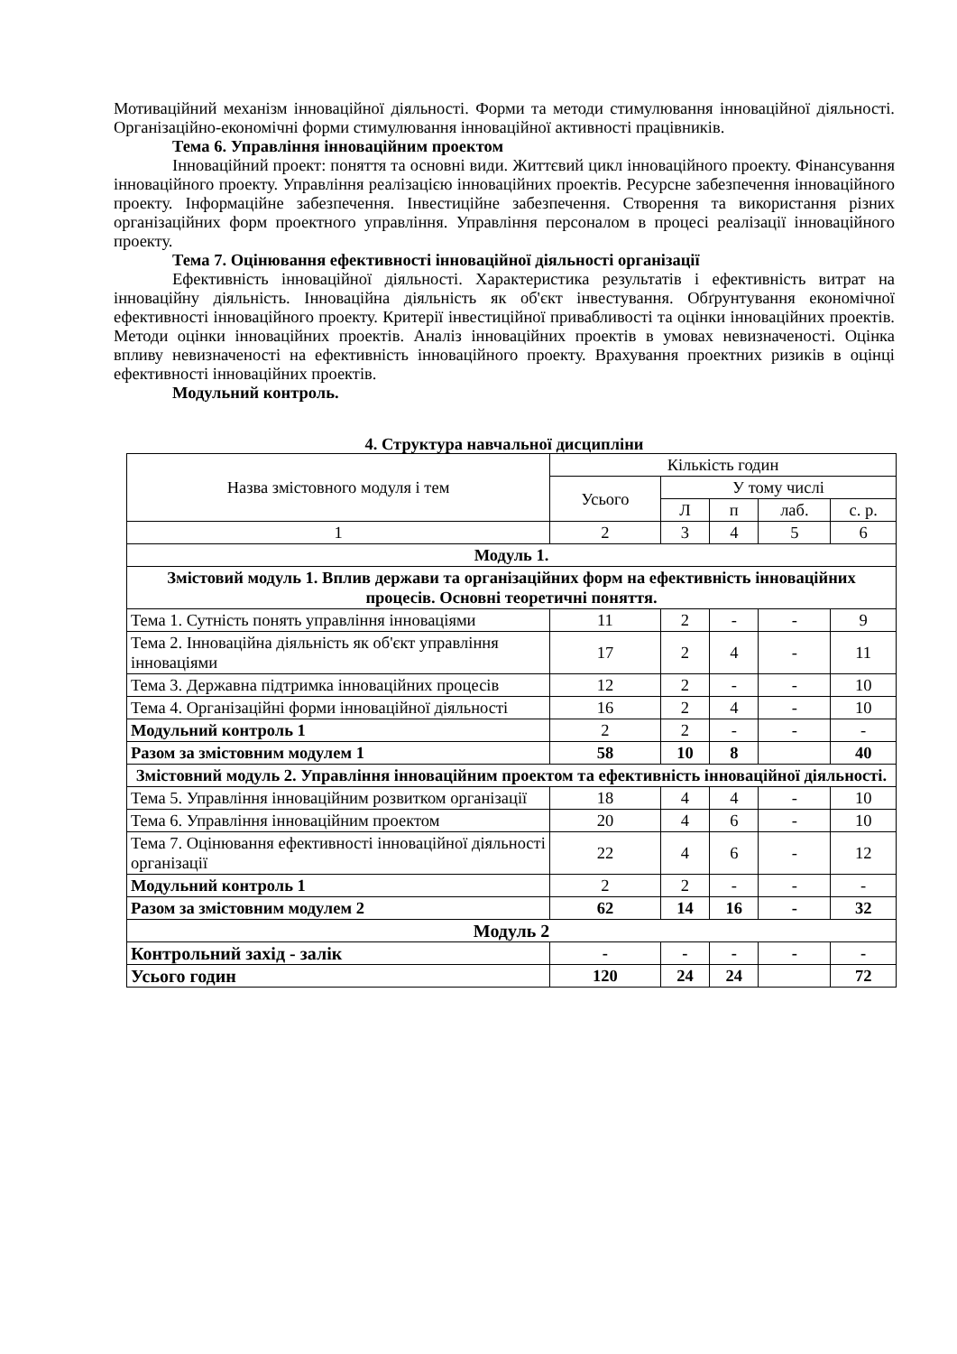Мотиваційний механізм інноваційної діяльності. Форми та методи стимулювання інноваційної діяльності. Організаційно-економічні форми стимулювання інноваційної активності працівників.
Тема 6. Управління інноваційним проектом
Інноваційний проект: поняття та основні види. Життєвий цикл інноваційного проекту. Фінансування інноваційного проекту. Управління реалізацією інноваційних проектів. Ресурсне забезпечення інноваційного проекту. Інформаційне забезпечення. Інвестиційне забезпечення. Створення та використання різних організаційних форм проектного управління. Управління персоналом в процесі реалізації інноваційного проекту.
Тема 7. Оцінювання ефективності інноваційної діяльності організації
Ефективність інноваційної діяльності. Характеристика результатів і ефективність витрат на інноваційну діяльність. Інноваційна діяльність як об'єкт інвестування. Обґрунтування економічної ефективності інноваційного проекту. Критерії інвестиційної привабливості та оцінки інноваційних проектів. Методи оцінки інноваційних проектів. Аналіз інноваційних проектів в умовах невизначеності. Оцінка впливу невизначеності на ефективність інноваційного проекту. Врахування проектних ризиків в оцінці ефективності інноваційних проектів.
Модульний контроль.
4. Структура навчальної дисципліни
| Назва змістовного модуля і тем | Кількість годин | | | | |
| --- | --- | --- | --- | --- | --- |
| | Усього | У тому числі | | | |
| | | Л | п | лаб. | с. р. |
| 1 | 2 | 3 | 4 | 5 | 6 |
| Модуль 1. | | | | | |
| Змістовий модуль 1. Вплив держави та організаційних форм на ефективність інноваційних процесів. Основні теоретичні поняття. | | | | | |
| Тема 1. Сутність понять управління інноваціями | 11 | 2 | - | - | 9 |
| Тема 2. Інноваційна діяльність як об'єкт управління інноваціями | 17 | 2 | 4 | - | 11 |
| Тема 3. Державна підтримка інноваційних процесів | 12 | 2 | - | - | 10 |
| Тема 4. Організаційні форми інноваційної діяльності | 16 | 2 | 4 | - | 10 |
| Модульний контроль 1 | 2 | 2 | - | - | - |
| Разом за змістовним модулем 1 | 58 | 10 | 8 | | 40 |
| Змістовний модуль 2. Управління інноваційним проектом та ефективність інноваційної діяльності. | | | | | |
| Тема 5. Управління інноваційним розвитком організації | 18 | 4 | 4 | - | 10 |
| Тема 6. Управління інноваційним проектом | 20 | 4 | 6 | - | 10 |
| Тема 7. Оцінювання ефективності інноваційної діяльності організації | 22 | 4 | 6 | - | 12 |
| Модульний контроль 1 | 2 | 2 | - | - | - |
| Разом за змістовним модулем 2 | 62 | 14 | 16 | - | 32 |
| Модуль 2 | | | | | |
| Контрольний захід - залік | - | - | - | - | - |
| Усього годин | 120 | 24 | 24 | | 72 |